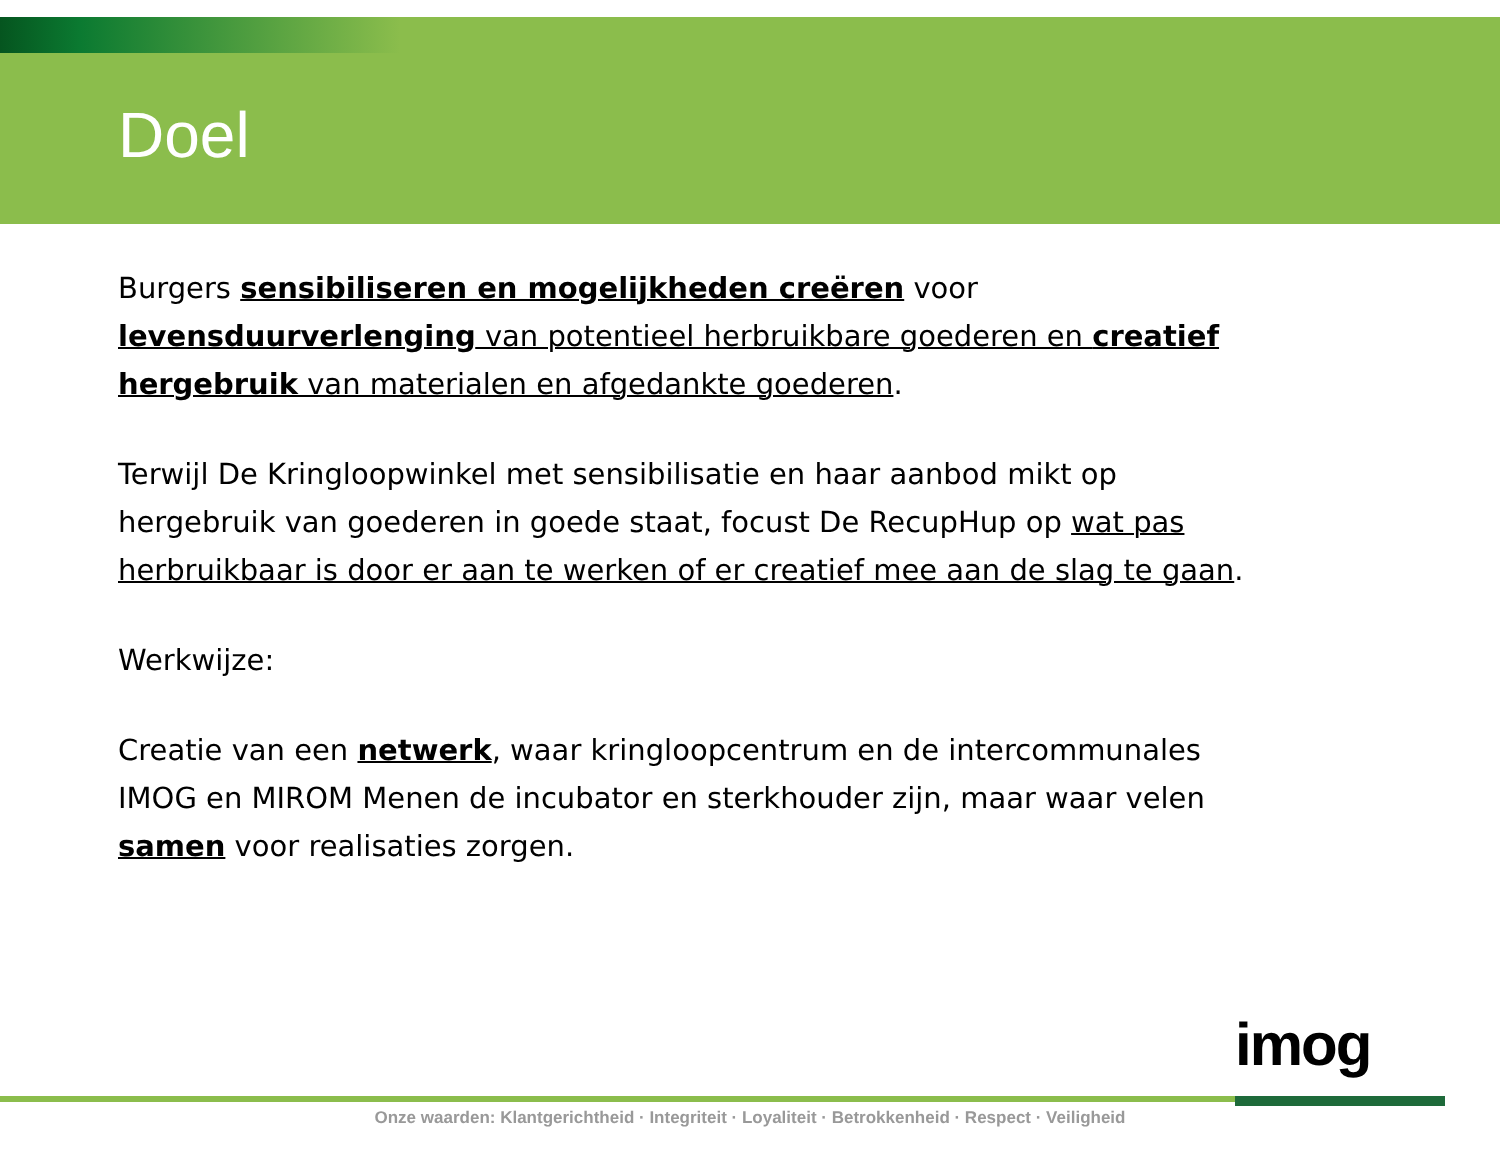Doel
Burgers sensibiliseren en mogelijkheden creëren voor levensduurverlenging van potentieel herbruikbare goederen en creatief hergebruik van materialen en afgedankte goederen.
Terwijl De Kringloopwinkel met sensibilisatie en haar aanbod mikt op hergebruik van goederen in goede staat, focust De RecupHup op wat pas herbruikbaar is door er aan te werken of er creatief mee aan de slag te gaan.
Werkwijze:
Creatie van een netwerk, waar kringloopcentrum en de intercommunales IMOG en MIROM Menen de incubator en sterkhouder zijn, maar waar velen samen voor realisaties zorgen.
imog
Onze waarden: Klantgerichtheid · Integriteit · Loyaliteit · Betrokkenheid · Respect · Veiligheid